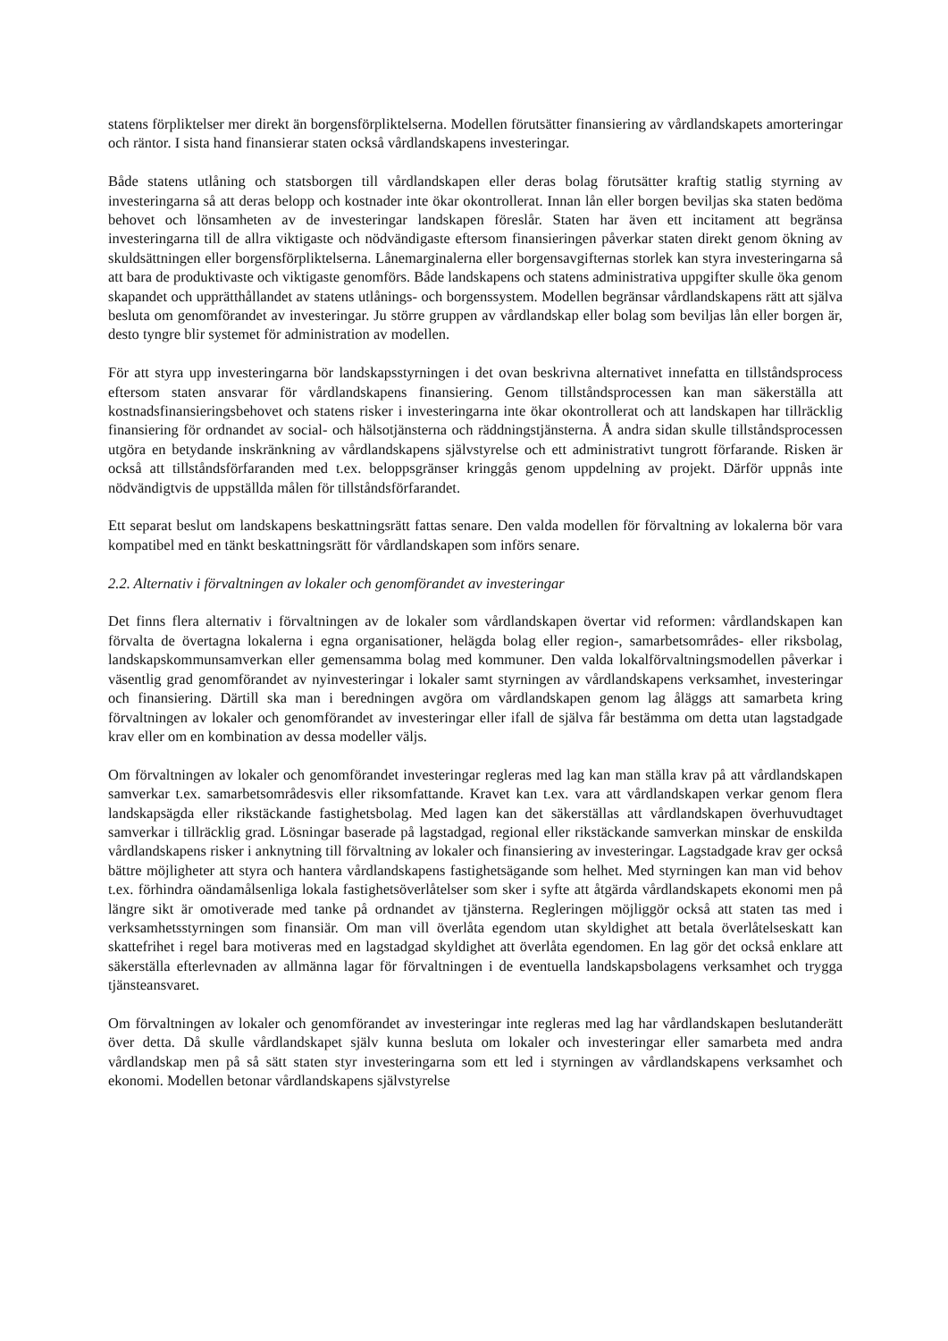statens förpliktelser mer direkt än borgensförpliktelserna. Modellen förutsätter finansiering av vårdlandskapets amorteringar och räntor. I sista hand finansierar staten också vårdlandskapens investeringar.
Både statens utlåning och statsborgen till vårdlandskapen eller deras bolag förutsätter kraftig statlig styrning av investeringarna så att deras belopp och kostnader inte ökar okontrollerat. Innan lån eller borgen beviljas ska staten bedöma behovet och lönsamheten av de investeringar landskapen föreslår. Staten har även ett incitament att begränsa investeringarna till de allra viktigaste och nödvändigaste eftersom finansieringen påverkar staten direkt genom ökning av skuldsättningen eller borgensförpliktelserna. Lånemarginalerna eller borgensavgifternas storlek kan styra investeringarna så att bara de produktivaste och viktigaste genomförs. Både landskapens och statens administrativa uppgifter skulle öka genom skapandet och upprätthållandet av statens utlånings- och borgenssystem. Modellen begränsar vårdlandskapens rätt att själva besluta om genomförandet av investeringar. Ju större gruppen av vårdlandskap eller bolag som beviljas lån eller borgen är, desto tyngre blir systemet för administration av modellen.
För att styra upp investeringarna bör landskapsstyrningen i det ovan beskrivna alternativet innefatta en tillståndsprocess eftersom staten ansvarar för vårdlandskapens finansiering. Genom tillståndsprocessen kan man säkerställa att kostnadsfinansieringsbehovet och statens risker i investeringarna inte ökar okontrollerat och att landskapen har tillräcklig finansiering för ordnandet av social- och hälsotjänsterna och räddningstjänsterna. Å andra sidan skulle tillståndsprocessen utgöra en betydande inskränkning av vårdlandskapens självstyrelse och ett administrativt tungrott förfarande. Risken är också att tillståndsförfaranden med t.ex. beloppsgränser kringgås genom uppdelning av projekt. Därför uppnås inte nödvändigtvis de uppställda målen för tillståndsförfarandet.
Ett separat beslut om landskapens beskattningsrätt fattas senare. Den valda modellen för förvaltning av lokalerna bör vara kompatibel med en tänkt beskattningsrätt för vårdlandskapen som införs senare.
2.2. Alternativ i förvaltningen av lokaler och genomförandet av investeringar
Det finns flera alternativ i förvaltningen av de lokaler som vårdlandskapen övertar vid reformen: vårdlandskapen kan förvalta de övertagna lokalerna i egna organisationer, helägda bolag eller region-, samarbetsområdes- eller riksbolag, landskapskommunsamverkan eller gemensamma bolag med kommuner. Den valda lokalförvaltningsmodellen påverkar i väsentlig grad genomförandet av nyinvesteringar i lokaler samt styrningen av vårdlandskapens verksamhet, investeringar och finansiering. Därtill ska man i beredningen avgöra om vårdlandskapen genom lag åläggs att samarbeta kring förvaltningen av lokaler och genomförandet av investeringar eller ifall de själva får bestämma om detta utan lagstadgade krav eller om en kombination av dessa modeller väljs.
Om förvaltningen av lokaler och genomförandet investeringar regleras med lag kan man ställa krav på att vårdlandskapen samverkar t.ex. samarbetsområdesvis eller riksomfattande. Kravet kan t.ex. vara att vårdlandskapen verkar genom flera landskapsägda eller rikstäckande fastighetsbolag. Med lagen kan det säkerställas att vårdlandskapen överhuvudtaget samverkar i tillräcklig grad. Lösningar baserade på lagstadgad, regional eller rikstäckande samverkan minskar de enskilda vårdlandskapens risker i anknytning till förvaltning av lokaler och finansiering av investeringar. Lagstadgade krav ger också bättre möjligheter att styra och hantera vårdlandskapens fastighetsägande som helhet. Med styrningen kan man vid behov t.ex. förhindra oändamålsenliga lokala fastighetsöverlåtelser som sker i syfte att åtgärda vårdlandskapets ekonomi men på längre sikt är omotiverade med tanke på ordnandet av tjänsterna. Regleringen möjliggör också att staten tas med i verksamhetsstyrningen som finansiär. Om man vill överlåta egendom utan skyldighet att betala överlåtelseskatt kan skattefrihet i regel bara motiveras med en lagstadgad skyldighet att överlåta egendomen. En lag gör det också enklare att säkerställa efterlevnaden av allmänna lagar för förvaltningen i de eventuella landskapsbolagens verksamhet och trygga tjänsteansvaret.
Om förvaltningen av lokaler och genomförandet av investeringar inte regleras med lag har vårdlandskapen beslutanderätt över detta. Då skulle vårdlandskapet själv kunna besluta om lokaler och investeringar eller samarbeta med andra vårdlandskap men på så sätt staten styr investeringarna som ett led i styrningen av vårdlandskapens verksamhet och ekonomi. Modellen betonar vårdlandskapens självstyrelse